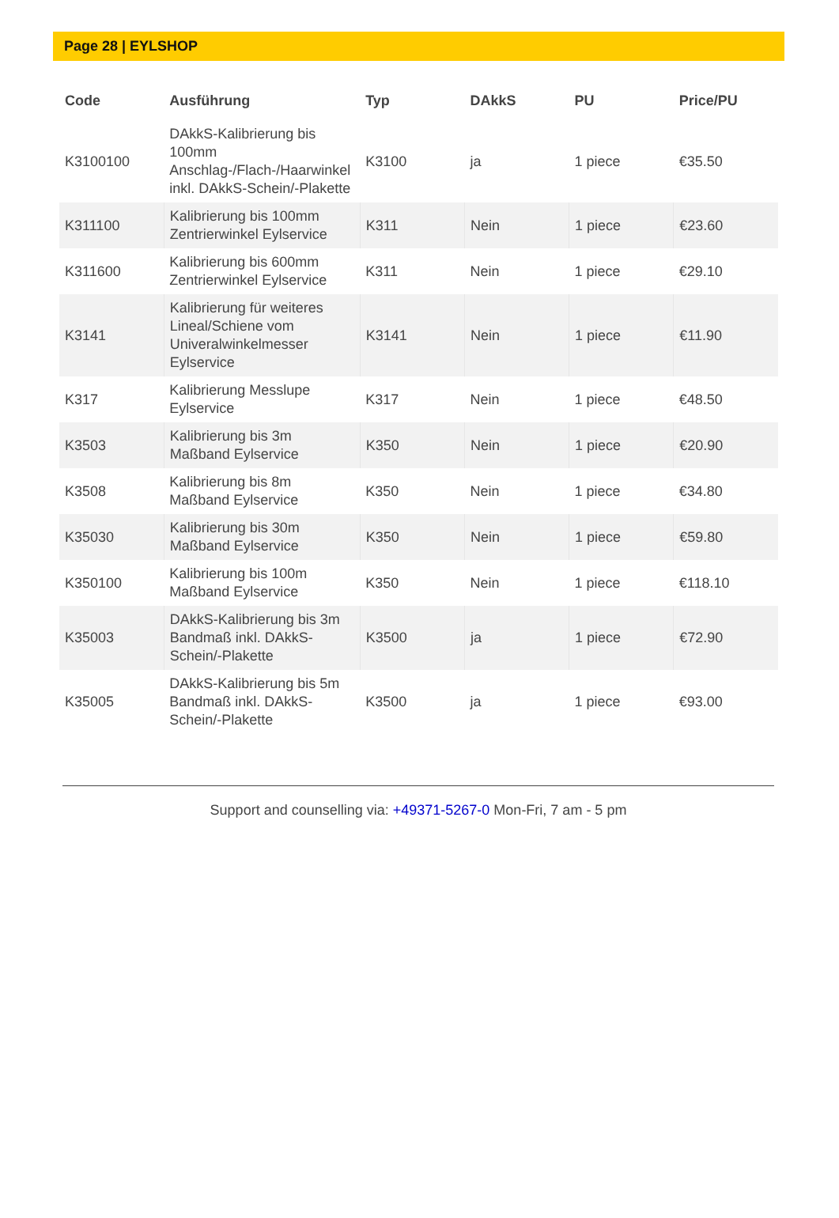Page 28 | EYLSHOP
| Code | Ausführung | Typ | DAkkS | PU | Price/PU |
| --- | --- | --- | --- | --- | --- |
| K3100100 | DAkkS-Kalibrierung bis 100mm Anschlag-/Flach-/Haarwinkel inkl. DAkkS-Schein/-Plakette | K3100 | ja | 1 piece | €35.50 |
| K311100 | Kalibrierung bis 100mm Zentrierwinkel Eylservice | K311 | Nein | 1 piece | €23.60 |
| K311600 | Kalibrierung bis 600mm Zentrierwinkel Eylservice | K311 | Nein | 1 piece | €29.10 |
| K3141 | Kalibrierung für weiteres Lineal/Schiene vom Univeralwinkelmesser Eylservice | K3141 | Nein | 1 piece | €11.90 |
| K317 | Kalibrierung Messlupe Eylservice | K317 | Nein | 1 piece | €48.50 |
| K3503 | Kalibrierung bis 3m Maßband Eylservice | K350 | Nein | 1 piece | €20.90 |
| K3508 | Kalibrierung bis 8m Maßband Eylservice | K350 | Nein | 1 piece | €34.80 |
| K35030 | Kalibrierung bis 30m Maßband Eylservice | K350 | Nein | 1 piece | €59.80 |
| K350100 | Kalibrierung bis 100m Maßband Eylservice | K350 | Nein | 1 piece | €118.10 |
| K35003 | DAkkS-Kalibrierung bis 3m Bandmaß inkl. DAkkS-Schein/-Plakette | K3500 | ja | 1 piece | €72.90 |
| K35005 | DAkkS-Kalibrierung bis 5m Bandmaß inkl. DAkkS-Schein/-Plakette | K3500 | ja | 1 piece | €93.00 |
Support and counselling via: +49371-5267-0 Mon-Fri, 7 am - 5 pm